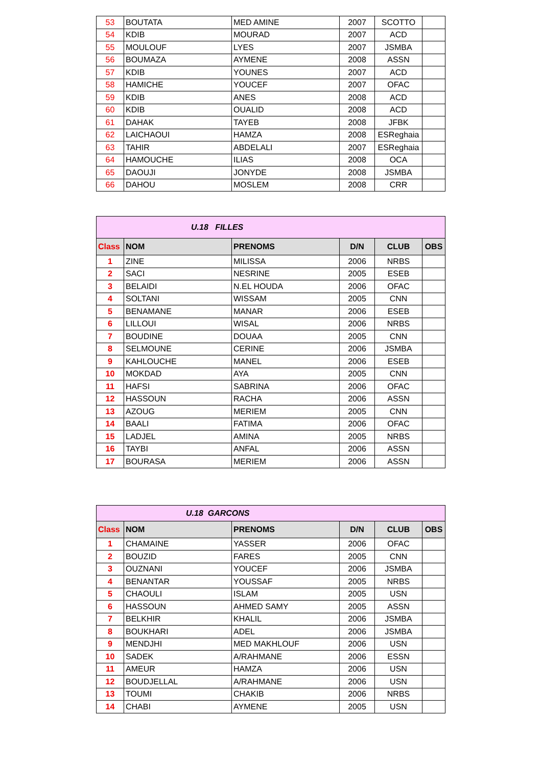| 53 | BOUTATA | MED AMINE | 2007 | SCOTTO | |
| 54 | KDIB | MOURAD | 2007 | ACD | |
| 55 | MOULOUF | LYES | 2007 | JSMBA | |
| 56 | BOUMAZA | AYMENE | 2008 | ASSN | |
| 57 | KDIB | YOUNES | 2007 | ACD | |
| 58 | HAMICHE | YOUCEF | 2007 | OFAC | |
| 59 | KDIB | ANES | 2008 | ACD | |
| 60 | KDIB | OUALID | 2008 | ACD | |
| 61 | DAHAK | TAYEB | 2008 | JFBK | |
| 62 | LAICHAOUI | HAMZA | 2008 | ESReghaia | |
| 63 | TAHIR | ABDELALI | 2007 | ESReghaia | |
| 64 | HAMOUCHE | ILIAS | 2008 | OCA | |
| 65 | DAOUJI | JONYDE | 2008 | JSMBA | |
| 66 | DAHOU | MOSLEM | 2008 | CRR | |
| U.18 FILLES | | | | | |
| Class | NOM | PRENOMS | D/N | CLUB | OBS |
| 1 | ZINE | MILISSA | 2006 | NRBS | |
| 2 | SACI | NESRINE | 2005 | ESEB | |
| 3 | BELAIDI | N.EL HOUDA | 2006 | OFAC | |
| 4 | SOLTANI | WISSAM | 2005 | CNN | |
| 5 | BENAMANE | MANAR | 2006 | ESEB | |
| 6 | LILLOUI | WISAL | 2006 | NRBS | |
| 7 | BOUDINE | DOUAA | 2005 | CNN | |
| 8 | SELMOUNE | CERINE | 2006 | JSMBA | |
| 9 | KAHLOUCHE | MANEL | 2006 | ESEB | |
| 10 | MOKDAD | AYA | 2005 | CNN | |
| 11 | HAFSI | SABRINA | 2006 | OFAC | |
| 12 | HASSOUN | RACHA | 2006 | ASSN | |
| 13 | AZOUG | MERIEM | 2005 | CNN | |
| 14 | BAALI | FATIMA | 2006 | OFAC | |
| 15 | LADJEL | AMINA | 2005 | NRBS | |
| 16 | TAYBI | ANFAL | 2006 | ASSN | |
| 17 | BOURASA | MERIEM | 2006 | ASSN | |
| U.18 GARCONS | | | | | |
| Class | NOM | PRENOMS | D/N | CLUB | OBS |
| 1 | CHAMAINE | YASSER | 2006 | OFAC | |
| 2 | BOUZID | FARES | 2005 | CNN | |
| 3 | OUZNANI | YOUCEF | 2006 | JSMBA | |
| 4 | BENANTAR | YOUSSAF | 2005 | NRBS | |
| 5 | CHAOULI | ISLAM | 2005 | USN | |
| 6 | HASSOUN | AHMED SAMY | 2005 | ASSN | |
| 7 | BELKHIR | KHALIL | 2006 | JSMBA | |
| 8 | BOUKHARI | ADEL | 2006 | JSMBA | |
| 9 | MENDJHI | MED MAKHLOUF | 2006 | USN | |
| 10 | SADEK | A/RAHMANE | 2006 | ESSN | |
| 11 | AMEUR | HAMZA | 2006 | USN | |
| 12 | BOUDJELLAL | A/RAHMANE | 2006 | USN | |
| 13 | TOUMI | CHAKIB | 2006 | NRBS | |
| 14 | CHABI | AYMENE | 2005 | USN | |